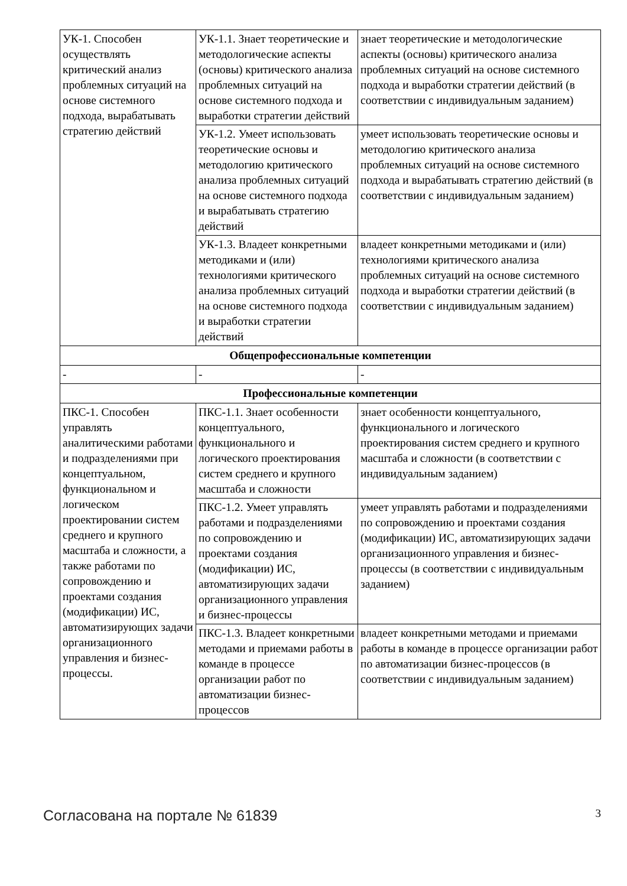| УК-1. Способен осуществлять критический анализ проблемных ситуаций на основе системного подхода, вырабатывать стратегию действий | УК-1.1. Знает теоретические и методологические аспекты (основы) критического анализа проблемных ситуаций на основе системного подхода и выработки стратегии действий | знает теоретические и методологические аспекты (основы) критического анализа проблемных ситуаций на основе системного подхода и выработки стратегии действий (в соответствии с индивидуальным заданием) |
| | УК-1.2. Умеет использовать теоретические основы и методологию критического анализа проблемных ситуаций на основе системного подхода и вырабатывать стратегию действий | умеет использовать теоретические основы и методологию критического анализа проблемных ситуаций на основе системного подхода и вырабатывать стратегию действий (в соответствии с индивидуальным заданием) |
| | УК-1.3. Владеет конкретными методиками и (или) технологиями критического анализа проблемных ситуаций на основе системного подхода и выработки стратегии действий | владеет конкретными методиками и (или) технологиями критического анализа проблемных ситуаций на основе системного подхода и выработки стратегии действий (в соответствии с индивидуальным заданием) |
| Общепрофессиональные компетенции | | |
| - | - | - |
| Профессиональные компетенции | | |
| ПКС-1. Способен управлять аналитическими работами и подразделениями при концептуальном, функциональном и логическом проектировании систем среднего и крупного масштаба и сложности, а также работами по сопровождению и проектами создания (модификации) ИС, автоматизирующих задачи организационного управления и бизнес-процессы. | ПКС-1.1. Знает особенности концептуального, функционального и логического проектирования систем среднего и крупного масштаба и сложности | знает особенности концептуального, функционального и логического проектирования систем среднего и крупного масштаба и сложности (в соответствии с индивидуальным заданием) |
| | ПКС-1.2. Умеет управлять работами и подразделениями по сопровождению и проектами создания (модификации) ИС, автоматизирующих задачи организационного управления и бизнес-процессы | умеет управлять работами и подразделениями по сопровождению и проектами создания (модификации) ИС, автоматизирующих задачи организационного управления и бизнес-процессы (в соответствии с индивидуальным заданием) |
| | ПКС-1.3. Владеет конкретными методами и приемами работы в команде в процессе организации работ по автоматизации бизнес-процессов | владеет конкретными методами и приемами работы в команде в процессе организации работ по автоматизации бизнес-процессов (в соответствии с индивидуальным заданием) |
Согласована на портале № 61839 3